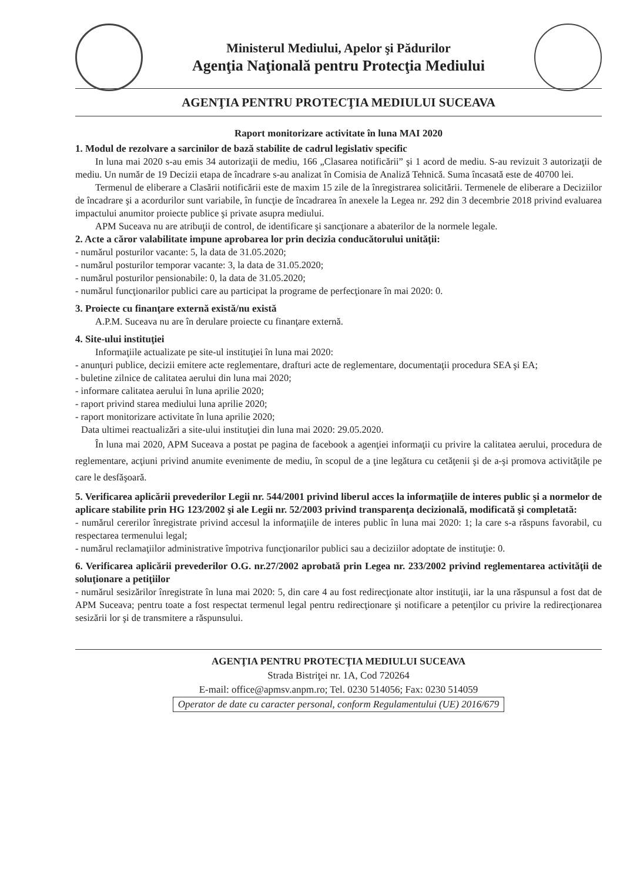Ministerul Mediului, Apelor şi Pădurilor
Agenţia Naţională pentru Protecţia Mediului
AGENŢIA PENTRU PROTECŢIA MEDIULUI SUCEAVA
Raport monitorizare activitate în luna MAI 2020
1. Modul de rezolvare a sarcinilor de bază stabilite de cadrul legislativ specific
In luna mai 2020 s-au emis 34 autorizaţii de mediu, 166 „Clasarea notificării” şi 1 acord de mediu. S-au revizuit 3 autorizaţii de mediu. Un număr de 19 Decizii etapa de încadrare s-au analizat în Comisia de Analiză Tehnică. Suma încasată este de 40700 lei.
Termenul de eliberare a Clasării notificării este de maxim 15 zile de la înregistrarea solicitării. Termenele de eliberare a Deciziilor de încadrare şi a acordurilor sunt variabile, în funcţie de încadrarea în anexele la Legea nr. 292 din 3 decembrie 2018 privind evaluarea impactului anumitor proiecte publice şi private asupra mediului.
APM Suceava nu are atribuţii de control, de identificare şi sancţionare a abaterilor de la normele legale.
2. Acte a căror valabilitate impune aprobarea lor prin decizia conducătorului unităţii:
- numărul posturilor vacante: 5, la data de 31.05.2020;
- numărul posturilor temporar vacante: 3, la data de 31.05.2020;
- numărul posturilor pensionabile: 0, la data de 31.05.2020;
- numărul funcţionarilor publici care au participat la programe de perfecţionare în mai 2020: 0.
3. Proiecte cu finanţare externă există/nu există
A.P.M. Suceava nu are în derulare proiecte cu finanţare externă.
4. Site-ului instituţiei
Informaţiile actualizate pe site-ul instituţiei în luna mai 2020:
- anunţuri publice, decizii emitere acte reglementare, drafturi acte de reglementare, documentaţii procedura SEA şi EA;
- buletine zilnice de calitatea aerului din luna mai 2020;
- informare calitatea aerului în luna aprilie 2020;
- raport privind starea mediului luna aprilie 2020;
- raport monitorizare activitate în luna aprilie 2020;
Data ultimei reactualizări a site-ului instituţiei din luna mai 2020: 29.05.2020.
În luna mai 2020, APM Suceava a postat pe pagina de facebook a agenţiei informaţii cu privire la calitatea aerului, procedura de reglementare, acţiuni privind anumite evenimente de mediu, în scopul de a ţine legătura cu cetăţenii şi de a-şi promova activităţile pe care le desfăşoară.
5. Verificarea aplicării prevederilor Legii nr. 544/2001 privind liberul acces la informaţiile de interes public şi a normelor de aplicare stabilite prin HG 123/2002 şi ale Legii nr. 52/2003 privind transparenţa decizională, modificată şi completată:
- numărul cererilor înregistrate privind accesul la informaţiile de interes public în luna mai 2020: 1; la care s-a răspuns favorabil, cu respectarea termenului legal;
- numărul reclamaţiilor administrative împotriva funcţionarilor publici sau a deciziilor adoptate de instituţie: 0.
6. Verificarea aplicării prevederilor O.G. nr.27/2002 aprobată prin Legea nr. 233/2002 privind reglementarea activităţii de soluţionare a petiţiilor
- numărul sesizărilor înregistrate în luna mai 2020: 5, din care 4 au fost redirecţionate altor instituţii, iar la una răspunsul a fost dat de APM Suceava; pentru toate a fost respectat termenul legal pentru redirecţionare şi notificare a petenţilor cu privire la redirecţionarea sesizării lor şi de transmitere a răspunsului.
AGENŢIA PENTRU PROTECŢIA MEDIULUI SUCEAVA
Strada Bistriţei nr. 1A, Cod 720264
E-mail: office@apmsv.anpm.ro; Tel. 0230 514056; Fax: 0230 514059
Operator de date cu caracter personal, conform Regulamentului (UE) 2016/679